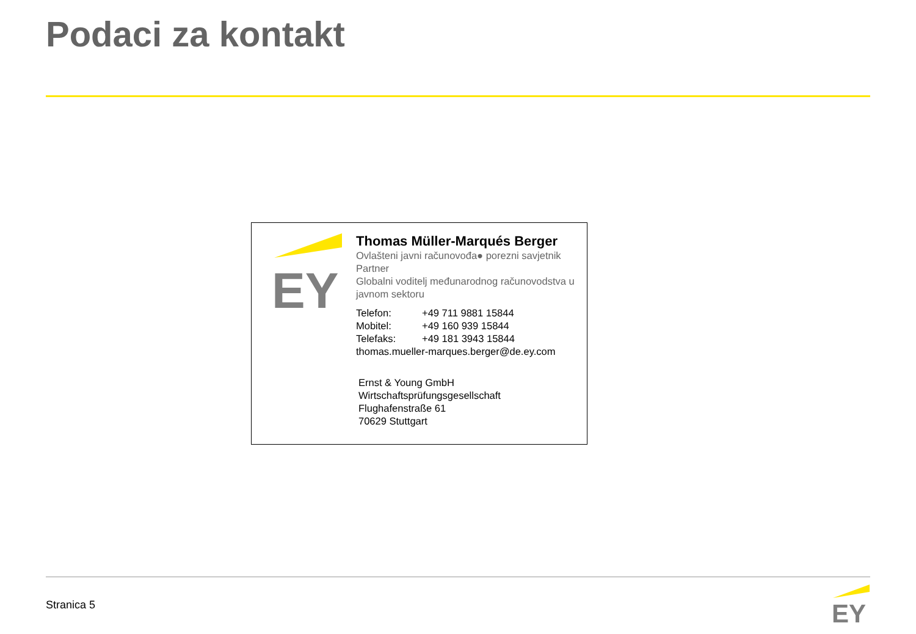Podaci za kontakt
EY
Thomas Müller-Marqués Berger
Ovlašteni javni računovođa● porezni savjetnik
Partner
Globalni voditelj međunarodnog računovodstva u javnom sektoru
Telefon: +49 711 9881 15844
Mobitel: +49 160 939 15844
Telefaks: +49 181 3943 15844
thomas.mueller-marques.berger@de.ey.com
Ernst & Young GmbH
Wirtschaftsprüfungsgesellschaft
Flughafenstraße 61
70629 Stuttgart
Stranica 5
EY